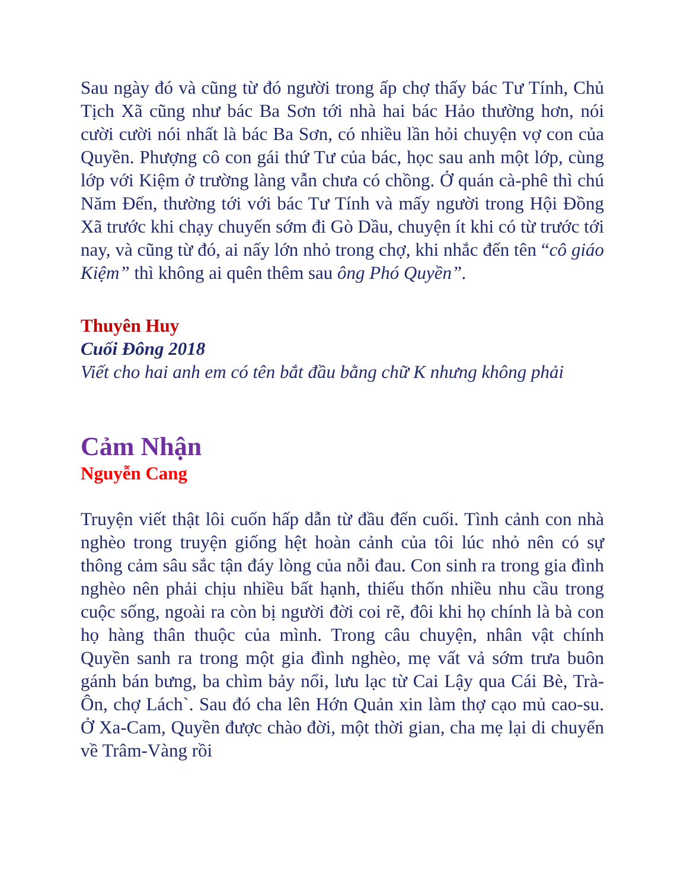Sau ngày đó và cũng từ đó người trong ấp chợ thấy bác Tư Tính, Chủ Tịch Xã cũng như bác Ba Sơn tới nhà hai bác Hảo thường hơn, nói cười cười nói nhất là bác Ba Sơn, có nhiều lần hỏi chuyện vợ con của Quyền. Phượng cô con gái thứ Tư của bác, học sau anh một lớp, cùng lớp với Kiệm ở trường làng vẫn chưa có chồng. Ở quán cà-phê thì chú Năm Đến, thường tới với bác Tư Tính và mấy người trong Hội Đồng Xã trước khi chạy chuyến sớm đi Gò Dầu, chuyện ít khi có từ trước tới nay, và cũng từ đó, ai nấy lớn nhỏ trong chợ, khi nhắc đến tên “cô giáo Kiệm” thì không ai quên thêm sau ông Phó Quyền”.
Thuyên Huy
Cuối Đông 2018
Viết cho hai anh em có tên bắt đầu bằng chữ K nhưng không phải
Cảm Nhận
Nguyễn Cang
Truyện viết thật lôi cuốn hấp dẫn từ đầu đến cuối. Tình cảnh con nhà nghèo trong truyện giống hệt hoàn cảnh của tôi lúc nhỏ nên có sự thông cảm sâu sắc tận đáy lòng của nỗi đau. Con sinh ra trong gia đình nghèo nên phải chịu nhiều bất hạnh, thiếu thốn nhiều nhu cầu trong cuộc sống, ngoài ra còn bị người đời coi rẽ, đôi khi họ chính là bà con họ hàng thân thuộc của mình. Trong câu chuyện, nhân vật chính Quyền sanh ra trong một gia đình nghèo, mẹ vất vả sớm trưa buôn gánh bán bưng, ba chìm bảy nổi, lưu lạc từ Cai Lậy qua Cái Bè, Trà-Ôn, chợ Lách`. Sau đó cha lên Hớn Quản xin làm thợ cạo mủ cao-su. Ở Xa-Cam, Quyền được chào đời, một thời gian, cha mẹ lại di chuyển về Trâm-Vàng rồi